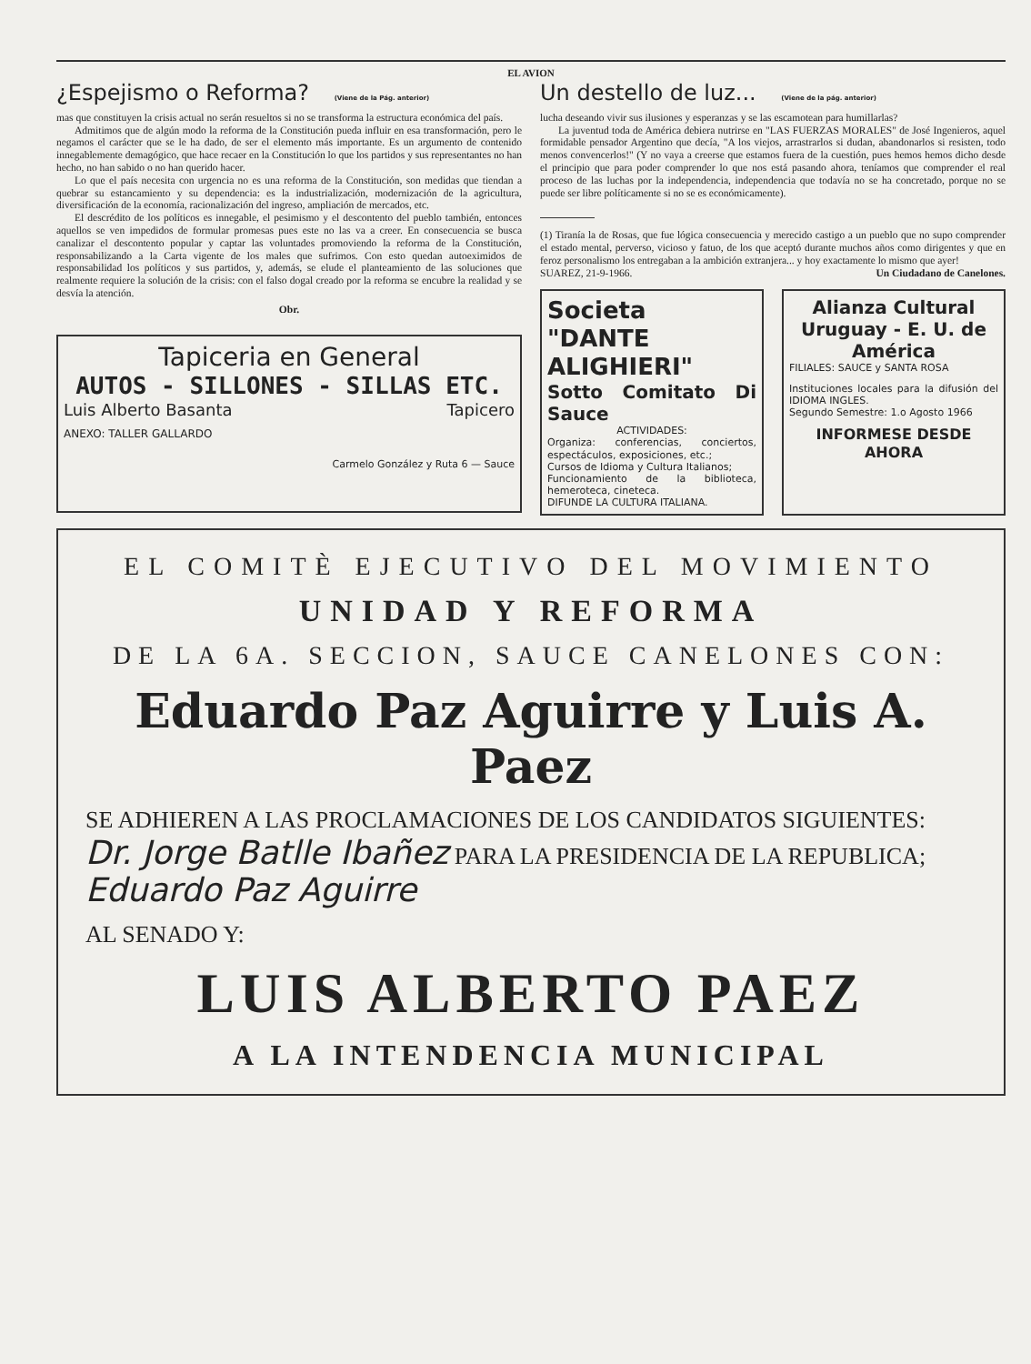EL AVION
¿Espejismo o Reforma? (Viene de la Pág. anterior)
mas que constituyen la crisis actual no serán resueltos si no se transforma la estructura económica del país.
Admitimos que de algún modo la reforma de la Constitución pueda influir en esa transformación, pero le negamos el carácter que se le ha dado, de ser el elemento más importante. Es un argumento de contenido innegablemente demagógico, que hace recaer en la Constitución lo que los partidos y sus representantes no han hecho, no han sabido o no han querido hacer.
Lo que el país necesita con urgencia no es una reforma de la Constitución, son medidas que tiendan a quebrar su estancamiento y su dependencia: es la industrialización, modernización de la agricultura, diversificación de la economía, racionalización del ingreso, ampliación de mercados, etc.
El descrédito de los políticos es innegable, el pesimismo y el descontento del pueblo también, entonces aquellos se ven impedidos de formular promesas pues este no las va a creer. En consecuencia se busca canalizar el descontento popular y captar las voluntades promoviendo la reforma de la Constitución, responsabilizando a la Carta vigente de los males que sufrimos. Con esto quedan autoeximidos de responsabilidad los políticos y sus partidos, y, además, se elude el planteamiento de las soluciones que realmente requiere la solución de la crisis: con el falso dogal creado por la reforma se encubre la realidad y se desvía la atención.
Obr.
Tapiceria en General
AUTOS - SILLONES - SILLAS ETC.
Luis Alberto Basanta Tapicero
ANEXO: TALLER GALLARDO
Carmelo González y Ruta 6 — Sauce
Un destello de luz... (Viene de la pág. anterior)
lucha deseando vivir sus ilusiones y esperanzas y se las escamotean para humillarlas?
La juventud toda de América debiera nutrirse en "LAS FUERZAS MORALES" de José Ingenieros, aquel formidable pensador Argentino que decía, "A los viejos, arrastrarlos si dudan, abandonarlos si resisten, todo menos convencerlos!" (Y no vaya a creerse que estamos fuera de la cuestión, pues hemos hemos dicho desde el principio que para poder comprender lo que nos está pasando ahora, teníamos que comprender el real proceso de las luchas por la independencia, independencia que todavía no se ha concretado, porque no se puede ser libre políticamente si no se es económicamente).
(1) Tiranía la de Rosas, que fue lógica consecuencia y merecido castigo a un pueblo que no supo comprender el estado mental, perverso, vicioso y fatuo, de los que aceptó durante muchos años como dirigentes y que en feroz personalismo los entregaban a la ambición extranjera... y hoy exactamente lo mismo que ayer!
SUAREZ, 21-9-1966. Un Ciudadano de Canelones.
Societa "DANTE ALIGHIERI"
Sotto Comitato Di Sauce
ACTIVIDADES:
Organiza: conferencias, conciertos, espectáculos, exposiciones, etc.;
Cursos de Idioma y Cultura Italianos;
Funcionamiento de la biblioteca, hemeroteca, cineteca.
DIFUNDE LA CULTURA ITALIANA.
Alianza Cultural Uruguay - E. U. de América
FILIALES: SAUCE y SANTA ROSA
Instituciones locales para la difusión del IDIOMA INGLES.
Segundo Semestre: 1.o Agosto 1966
INFORMESE DESDE AHORA
EL COMITÈ EJECUTIVO DEL MOVIMIENTO
UNIDAD Y REFORMA
DE LA 6A. SECCION, SAUCE CANELONES CON:
Eduardo Paz Aguirre y Luis A. Paez
SE ADHIEREN A LAS PROCLAMACIONES DE LOS CANDIDATOS SIGUIENTES: Dr. Jorge Batlle Ibañez PARA LA PRESIDENCIA DE LA REPUBLICA; Eduardo Paz Aguirre
AL SENADO Y:
LUIS ALBERTO PAEZ
A LA INTENDENCIA MUNICIPAL